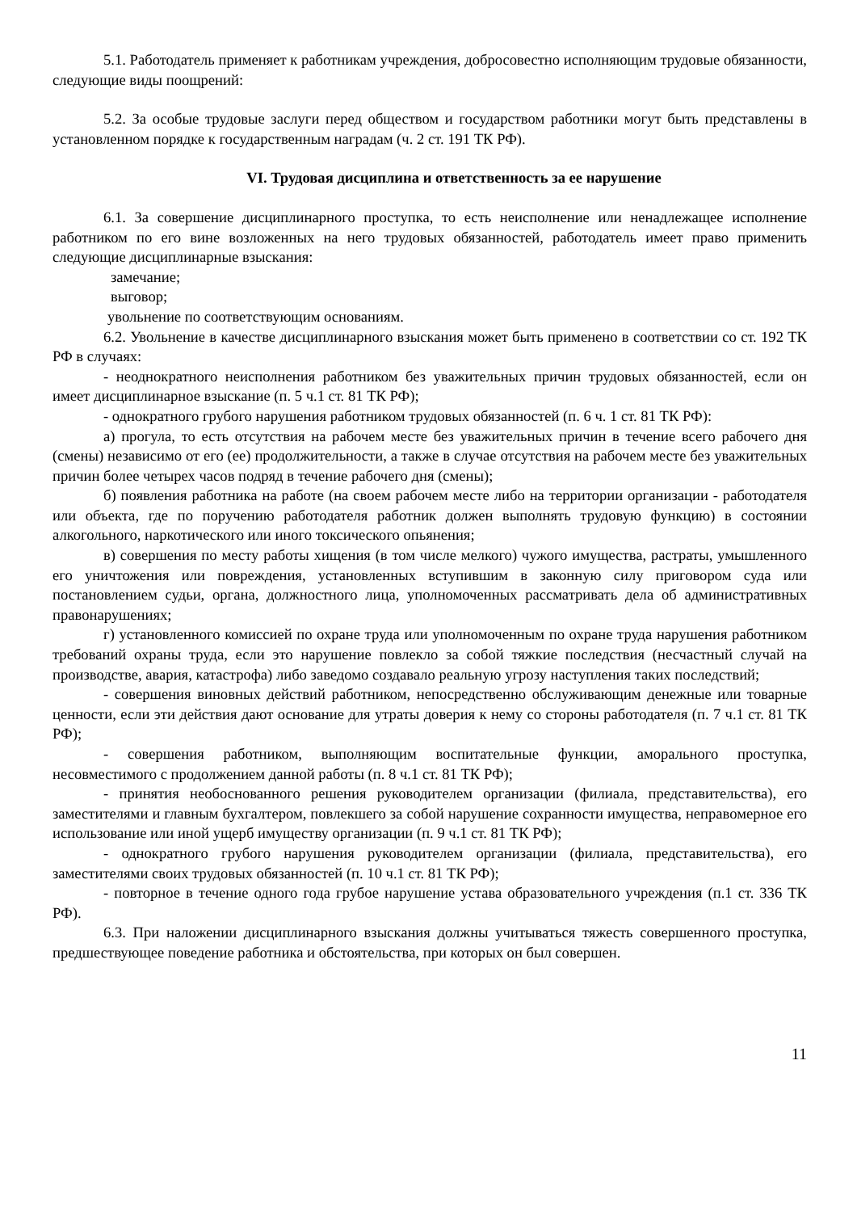5.1. Работодатель применяет к работникам учреждения, добросовестно исполняющим трудовые обязанности, следующие виды поощрений:
5.2. За особые трудовые заслуги перед обществом и государством работники могут быть представлены в установленном порядке к государственным наградам (ч. 2 ст. 191 ТК РФ).
VI. Трудовая дисциплина и ответственность за ее нарушение
6.1. За совершение дисциплинарного проступка, то есть неисполнение или ненадлежащее исполнение работником по его вине возложенных на него трудовых обязанностей, работодатель имеет право применить следующие дисциплинарные взыскания:
замечание;
выговор;
увольнение по соответствующим основаниям.
6.2. Увольнение в качестве дисциплинарного взыскания может быть применено в соответствии со ст. 192 ТК РФ в случаях:
- неоднократного неисполнения работником без уважительных причин трудовых обязанностей, если он имеет дисциплинарное взыскание (п. 5 ч.1 ст. 81 ТК РФ);
- однократного грубого нарушения работником трудовых обязанностей (п. 6 ч. 1 ст. 81 ТК РФ):
а) прогула, то есть отсутствия на рабочем месте без уважительных причин в течение всего рабочего дня (смены) независимо от его (ее) продолжительности, а также в случае отсутствия на рабочем месте без уважительных причин более четырех часов подряд в течение рабочего дня (смены);
б) появления работника на работе (на своем рабочем месте либо на территории организации - работодателя или объекта, где по поручению работодателя работник должен выполнять трудовую функцию) в состоянии алкогольного, наркотического или иного токсического опьянения;
в) совершения по месту работы хищения (в том числе мелкого) чужого имущества, растраты, умышленного его уничтожения или повреждения, установленных вступившим в законную силу приговором суда или постановлением судьи, органа, должностного лица, уполномоченных рассматривать дела об административных правонарушениях;
г) установленного комиссией по охране труда или уполномоченным по охране труда нарушения работником требований охраны труда, если это нарушение повлекло за собой тяжкие последствия (несчастный случай на производстве, авария, катастрофа) либо заведомо создавало реальную угрозу наступления таких последствий;
- совершения виновных действий работником, непосредственно обслуживающим денежные или товарные ценности, если эти действия дают основание для утраты доверия к нему со стороны работодателя (п. 7 ч.1 ст. 81 ТК РФ);
- совершения работником, выполняющим воспитательные функции, аморального проступка, несовместимого с продолжением данной работы (п. 8 ч.1 ст. 81 ТК РФ);
- принятия необоснованного решения руководителем организации (филиала, представительства), его заместителями и главным бухгалтером, повлекшего за собой нарушение сохранности имущества, неправомерное его использование или иной ущерб имуществу организации (п. 9 ч.1 ст. 81 ТК РФ);
- однократного грубого нарушения руководителем организации (филиала, представительства), его заместителями своих трудовых обязанностей (п. 10 ч.1 ст. 81 ТК РФ);
- повторное в течение одного года грубое нарушение устава образовательного учреждения (п.1 ст. 336 ТК РФ).
6.3. При наложении дисциплинарного взыскания должны учитываться тяжесть совершенного проступка, предшествующее поведение работника и обстоятельства, при которых он был совершен.
11